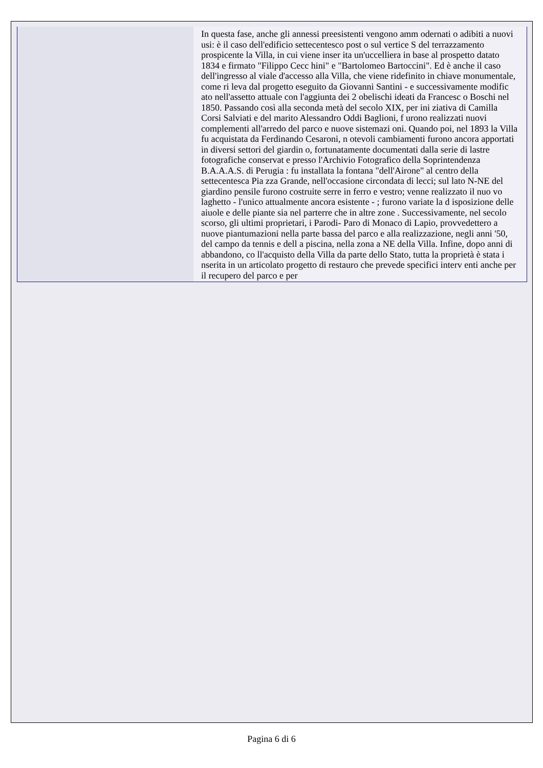| | In questa fase, anche gli annessi preesistenti vengono amm odernati o adibiti a nuovi usi: è il caso dell'edificio settecentesco post o sul vertice S del terrazzamento prospicente la Villa, in cui viene inser ita un'uccelliera in base al prospetto datato 1834 e firmato "Filippo Cecc hini" e "Bartolomeo Bartoccini". Ed è anche il caso dell'ingresso al viale d'accesso alla Villa, che viene ridefinito in chiave monumentale, come ri leva dal progetto eseguito da Giovanni Santini - e successivamente modific ato nell'assetto attuale con l'aggiunta dei 2 obelischi ideati da Francesc o Boschi nel 1850. Passando così alla seconda metà del secolo XIX, per ini ziativa di Camilla Corsi Salviati e del marito Alessandro Oddi Baglioni, f urono realizzati nuovi complementi all'arredo del parco e nuove sistemazi oni. Quando poi, nel 1893 la Villa fu acquistata da Ferdinando Cesaroni, n otevoli cambiamenti furono ancora apportati in diversi settori del giardin o, fortunatamente documentati dalla serie di lastre fotografiche conservat e presso l'Archivio Fotografico della Soprintendenza B.A.A.A.S. di Perugia : fu installata la fontana "dell'Airone" al centro della settecentesca Pia zza Grande, nell'occasione circondata di lecci; sul lato N-NE del giardino pensile furono costruite serre in ferro e vestro; venne realizzato il nuo vo laghetto - l'unico attualmente ancora esistente - ; furono variate la d isposizione delle aiuole e delle piante sia nel parterre che in altre zone . Successivamente, nel secolo scorso, gli ultimi proprietari, i Parodi- Paro di Monaco di Lapio, provvedettero a nuove piantumazioni nella parte bassa del parco e alla realizzazione, negli anni '50, del campo da tennis e dell a piscina, nella zona a NE della Villa. Infine, dopo anni di abbandono, co ll'acquisto della Villa da parte dello Stato, tutta la proprietà è stata i nserita in un articolato progetto di restauro che prevede specifici interv enti anche per il recupero del parco e per |
Pagina 6 di 6